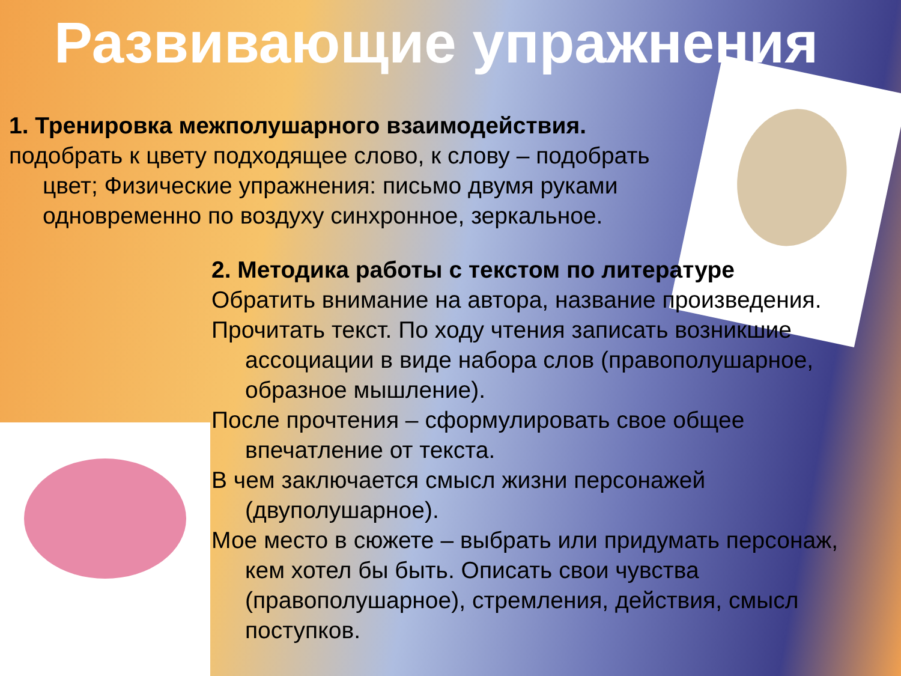Развивающие упражнения
1. Тренировка межполушарного взаимодействия.
подобрать к цвету подходящее слово, к слову – подобрать цвет; Физические упражнения: письмо двумя руками одновременно по воздуху синхронное, зеркальное.
2. Методика работы с текстом по литературе
Обратить внимание на автора, название произведения.
Прочитать текст. По ходу чтения записать возникшие ассоциации в виде набора слов (правополушарное, образное мышление).
После прочтения – сформулировать свое общее впечатление от текста.
В чем заключается смысл жизни персонажей (двуполушарное).
Мое место в сюжете – выбрать или придумать персонаж, кем хотел бы быть. Описать свои чувства (правополушарное), стремления, действия, смысл поступков.